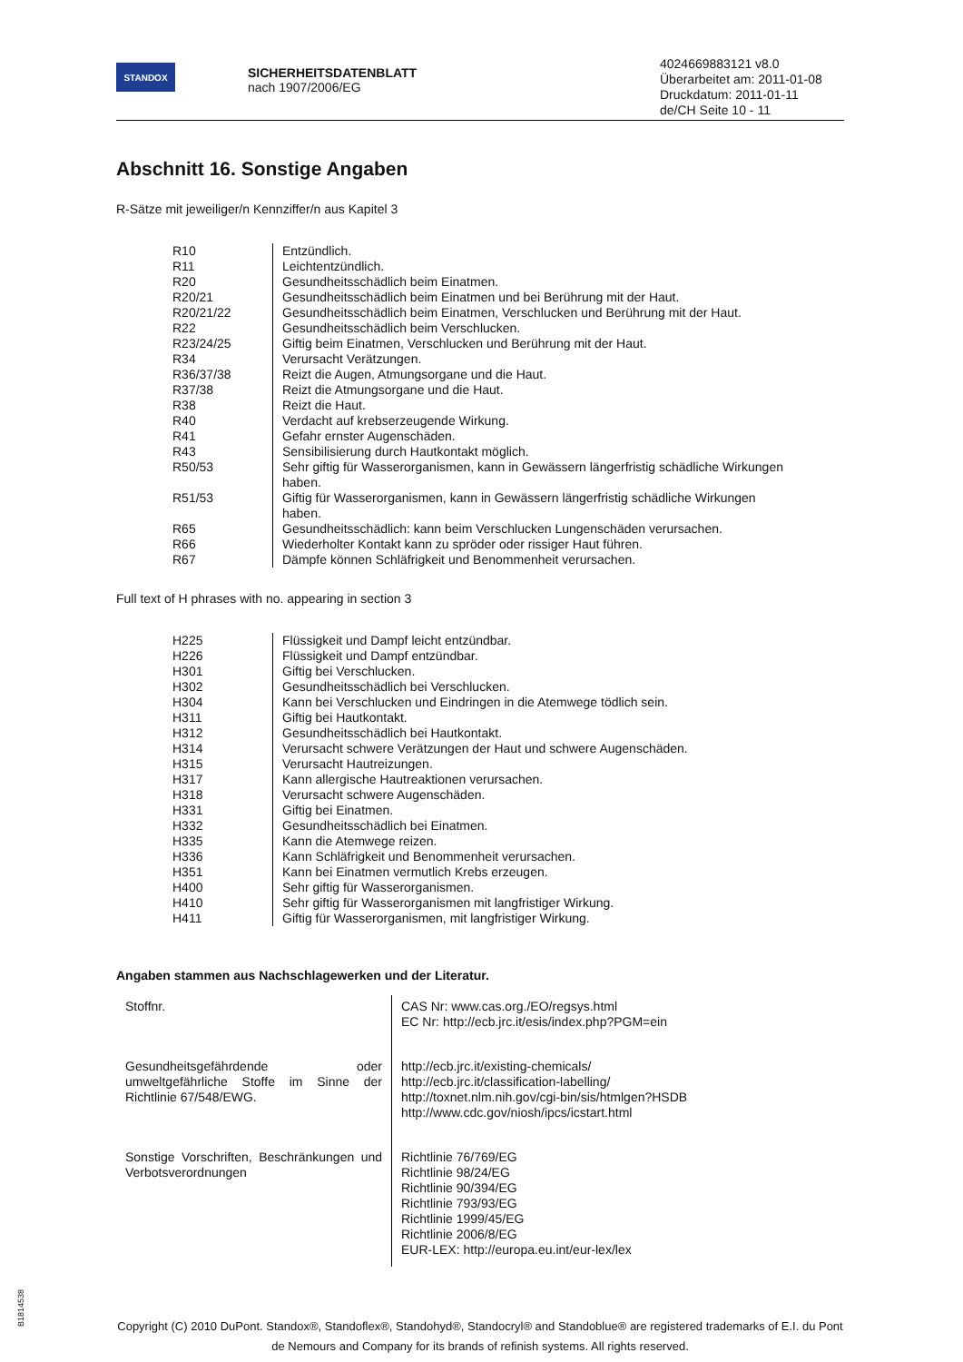STANDOX
SICHERHEITSDATENBLATT
nach 1907/2006/EG
4024669883121 v8.0
Überarbeitet am: 2011-01-08
Druckdatum: 2011-01-11
de/CH Seite 10 - 11
Abschnitt 16. Sonstige Angaben
R-Sätze mit jeweiliger/n Kennziffer/n aus Kapitel 3
| R10 | Entzündlich. |
| R11 | Leichtentzündlich. |
| R20 | Gesundheitsschädlich beim Einatmen. |
| R20/21 | Gesundheitsschädlich beim Einatmen und bei Berührung mit der Haut. |
| R20/21/22 | Gesundheitsschädlich beim Einatmen, Verschlucken und Berührung mit der Haut. |
| R22 | Gesundheitsschädlich beim Verschlucken. |
| R23/24/25 | Giftig beim Einatmen, Verschlucken und Berührung mit der Haut. |
| R34 | Verursacht Verätzungen. |
| R36/37/38 | Reizt die Augen, Atmungsorgane und die Haut. |
| R37/38 | Reizt die Atmungsorgane und die Haut. |
| R38 | Reizt die Haut. |
| R40 | Verdacht auf krebserzeugende Wirkung. |
| R41 | Gefahr ernster Augenschäden. |
| R43 | Sensibilisierung durch Hautkontakt möglich. |
| R50/53 | Sehr giftig für Wasserorganismen, kann in Gewässern längerfristig schädliche Wirkungen haben. |
| R51/53 | Giftig für Wasserorganismen, kann in Gewässern längerfristig schädliche Wirkungen haben. |
| R65 | Gesundheitsschädlich: kann beim Verschlucken Lungenschäden verursachen. |
| R66 | Wiederholter Kontakt kann zu spröder oder rissiger Haut führen. |
| R67 | Dämpfe können Schläfrigkeit und Benommenheit verursachen. |
Full text of H phrases with no. appearing in section 3
| H225 | Flüssigkeit und Dampf leicht entzündbar. |
| H226 | Flüssigkeit und Dampf entzündbar. |
| H301 | Giftig bei Verschlucken. |
| H302 | Gesundheitsschädlich bei Verschlucken. |
| H304 | Kann bei Verschlucken und Eindringen in die Atemwege tödlich sein. |
| H311 | Giftig bei Hautkontakt. |
| H312 | Gesundheitsschädlich bei Hautkontakt. |
| H314 | Verursacht schwere Verätzungen der Haut und schwere Augenschäden. |
| H315 | Verursacht Hautreizungen. |
| H317 | Kann allergische Hautreaktionen verursachen. |
| H318 | Verursacht schwere Augenschäden. |
| H331 | Giftig bei Einatmen. |
| H332 | Gesundheitsschädlich bei Einatmen. |
| H335 | Kann die Atemwege reizen. |
| H336 | Kann Schläfrigkeit und Benommenheit verursachen. |
| H351 | Kann bei Einatmen vermutlich Krebs erzeugen. |
| H400 | Sehr giftig für Wasserorganismen. |
| H410 | Sehr giftig für Wasserorganismen mit langfristiger Wirkung. |
| H411 | Giftig für Wasserorganismen, mit langfristiger Wirkung. |
Angaben stammen aus Nachschlagewerken und der Literatur.
| Stoffnr. | CAS Nr: www.cas.org./EO/regsys.html EC Nr: http://ecb.jrc.it/esis/index.php?PGM=ein |
| Gesundheitsgefährdende oder umweltgefährliche Stoffe im Sinne der Richtlinie 67/548/EWG. | http://ecb.jrc.it/existing-chemicals/ http://ecb.jrc.it/classification-labelling/ http://toxnet.nlm.nih.gov/cgi-bin/sis/htmlgen?HSDB http://www.cdc.gov/niosh/ipcs/icstart.html |
| Sonstige Vorschriften, Beschränkungen und Verbotsverordnungen | Richtlinie 76/769/EG Richtlinie 98/24/EG Richtlinie 90/394/EG Richtlinie 793/93/EG Richtlinie 1999/45/EG Richtlinie 2006/8/EG EUR-LEX: http://europa.eu.int/eur-lex/lex |
B1814538
Copyright (C) 2010 DuPont. Standox®, Standoflex®, Standohyd®, Standocryl® and Standoblue® are registered trademarks of E.I. du Pont de Nemours and Company for its brands of refinish systems. All rights reserved.